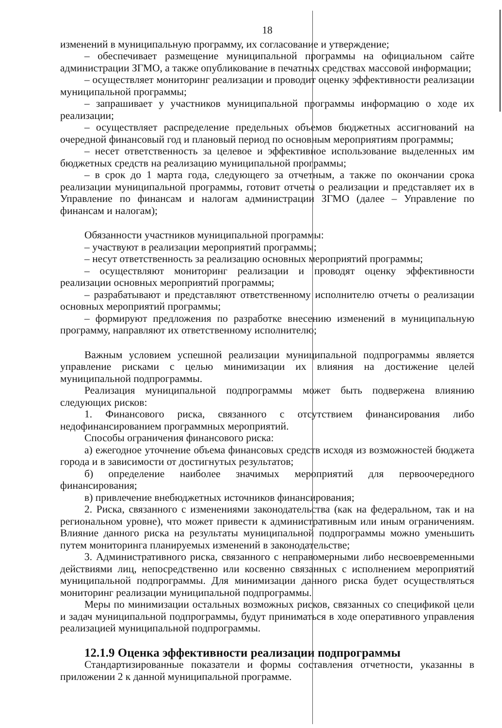18
изменений в муниципальную программу, их согласование и утверждение;
– обеспечивает размещение муниципальной программы на официальном сайте администрации ЗГМО, а также опубликование в печатных средствах массовой информации;
– осуществляет мониторинг реализации и проводит оценку эффективности реализации муниципальной программы;
– запрашивает у участников муниципальной программы информацию о ходе их реализации;
– осуществляет распределение предельных объемов бюджетных ассигнований на очередной финансовый год и плановый период по основным мероприятиям программы;
– несет ответственность за целевое и эффективное использование выделенных им бюджетных средств на реализацию муниципальной программы;
– в срок до 1 марта года, следующего за отчетным, а также по окончании срока реализации муниципальной программы, готовит отчеты о реализации и представляет их в Управление по финансам и налогам администрации ЗГМО (далее – Управление по финансам и налогам);
Обязанности участников муниципальной программы:
– участвуют в реализации мероприятий программы;
– несут ответственность за реализацию основных мероприятий программы;
– осуществляют мониторинг реализации и проводят оценку эффективности реализации основных мероприятий программы;
– разрабатывают и представляют ответственному исполнителю отчеты о реализации основных мероприятий программы;
– формируют предложения по разработке внесению изменений в муниципальную программу, направляют их ответственному исполнителю;
Важным условием успешной реализации муниципальной подпрограммы является управление рисками с целью минимизации их влияния на достижение целей муниципальной подпрограммы.
Реализация муниципальной подпрограммы может быть подвержена влиянию следующих рисков:
1. Финансового риска, связанного с отсутствием финансирования либо недофинансированием программных мероприятий.
Способы ограничения финансового риска:
а) ежегодное уточнение объема финансовых средств исходя из возможностей бюджета города и в зависимости от достигнутых результатов;
б) определение наиболее значимых мероприятий для первоочередного финансирования;
в) привлечение внебюджетных источников финансирования;
2. Риска, связанного с изменениями законодательства (как на федеральном, так и на региональном уровне), что может привести к административным или иным ограничениям. Влияние данного риска на результаты муниципальной подпрограммы можно уменьшить путем мониторинга планируемых изменений в законодательстве;
3. Административного риска, связанного с неправомерными либо несвоевременными действиями лиц, непосредственно или косвенно связанных с исполнением мероприятий муниципальной подпрограммы. Для минимизации данного риска будет осуществляться мониторинг реализации муниципальной подпрограммы.
Меры по минимизации остальных возможных рисков, связанных со спецификой цели и задач муниципальной подпрограммы, будут приниматься в ходе оперативного управления реализацией муниципальной подпрограммы.
12.1.9 Оценка эффективности реализации подпрограммы
Стандартизированные показатели и формы составления отчетности, указанны в приложении 2 к данной муниципальной программе.